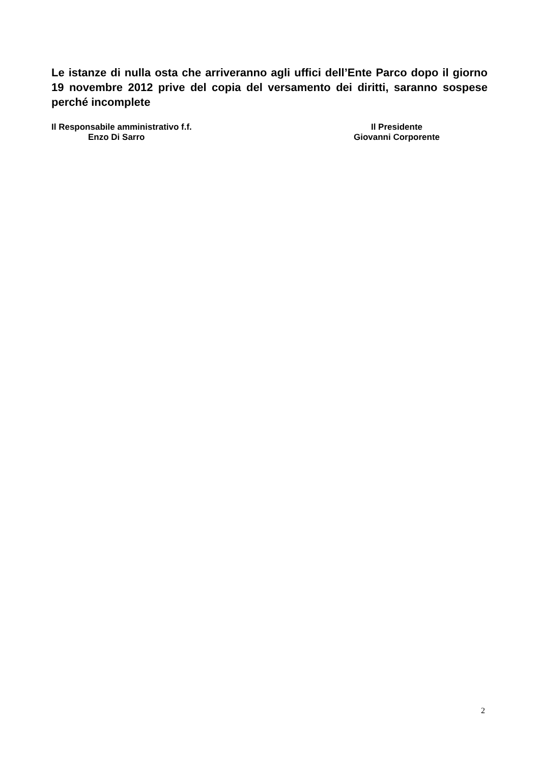Le istanze di nulla osta che arriveranno agli uffici dell’Ente Parco dopo il giorno 19 novembre 2012 prive del copia del versamento dei diritti, saranno sospese perché incomplete
Il Responsabile amministrativo f.f.
Enzo Di Sarro
Il Presidente
Giovanni Corporente
2